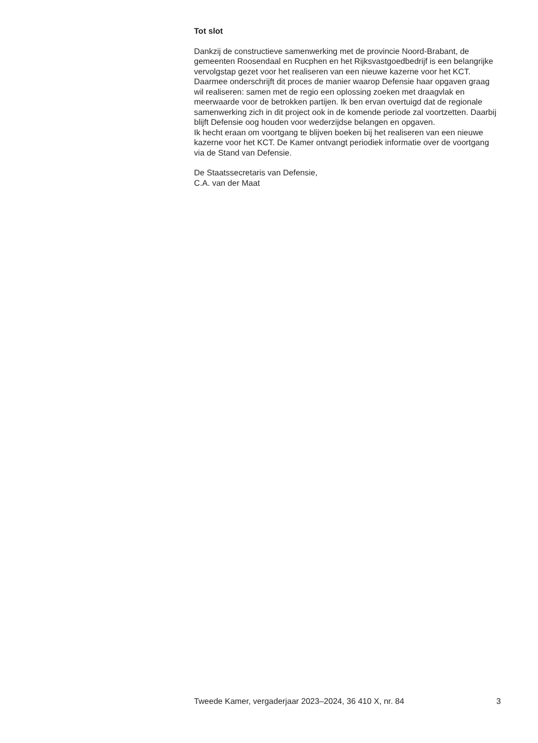Tot slot
Dankzij de constructieve samenwerking met de provincie Noord-Brabant, de gemeenten Roosendaal en Rucphen en het Rijksvastgoedbedrijf is een belangrijke vervolgstap gezet voor het realiseren van een nieuwe kazerne voor het KCT. Daarmee onderschrijft dit proces de manier waarop Defensie haar opgaven graag wil realiseren: samen met de regio een oplossing zoeken met draagvlak en meerwaarde voor de betrokken partijen. Ik ben ervan overtuigd dat de regionale samenwerking zich in dit project ook in de komende periode zal voortzetten. Daarbij blijft Defensie oog houden voor wederzijdse belangen en opgaven.
Ik hecht eraan om voortgang te blijven boeken bij het realiseren van een nieuwe kazerne voor het KCT. De Kamer ontvangt periodiek informatie over de voortgang via de Stand van Defensie.
De Staatssecretaris van Defensie,
C.A. van der Maat
Tweede Kamer, vergaderjaar 2023–2024, 36 410 X, nr. 84 3